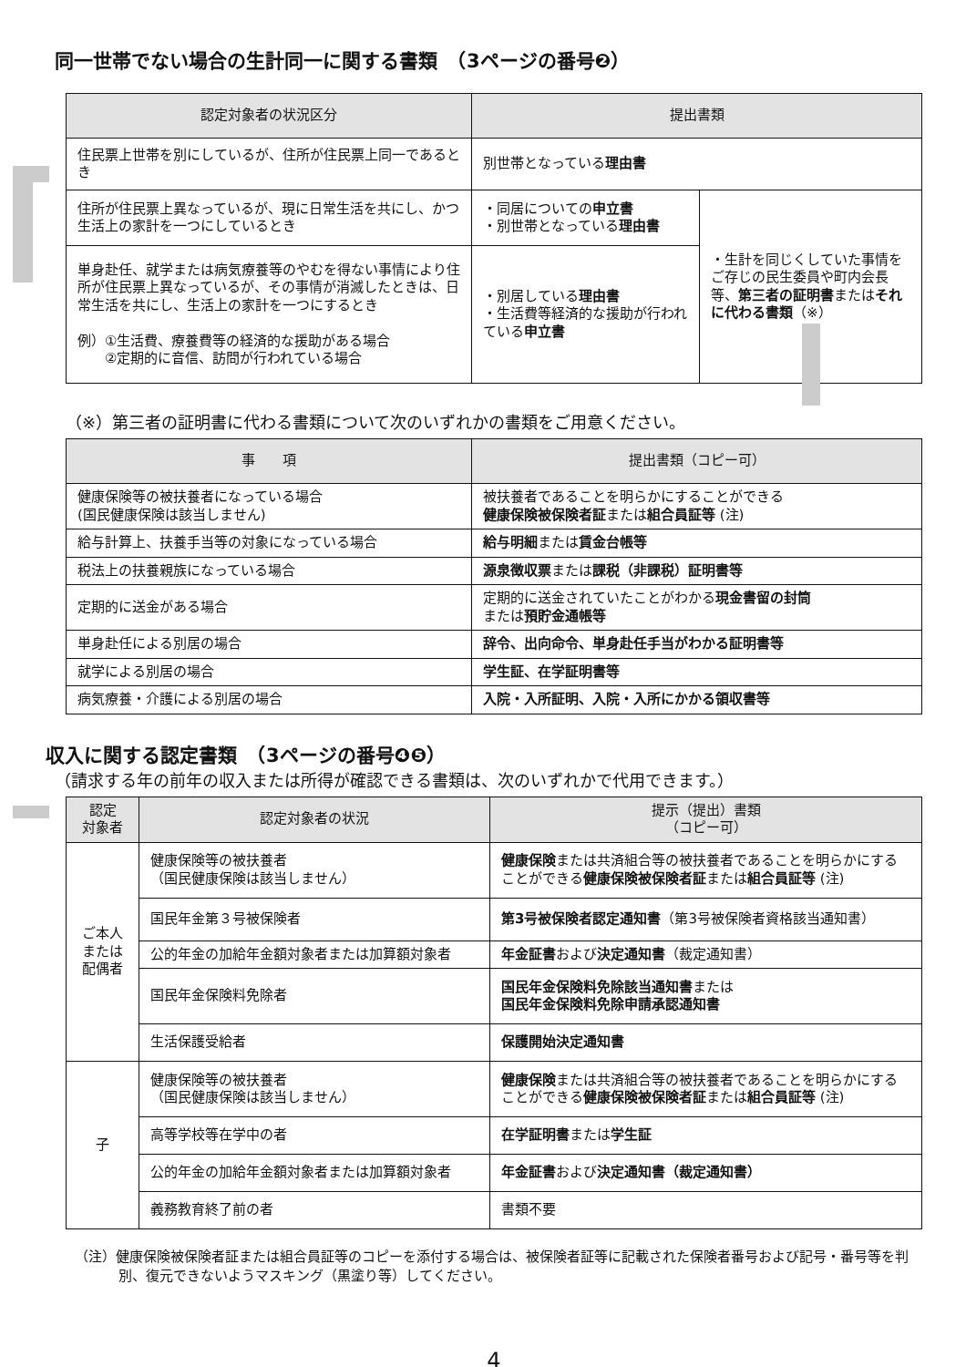同一世帯でない場合の生計同一に関する書類　（3ページの番号❷）
| 認定対象者の状況区分 | 提出書類 | |
| --- | --- | --- |
| 住民票上世帯を別にしているが、住所が住民票上同一であるとき | 別世帯となっている 理由書 | |
| 住所が住民票上異なっているが、現に日常生活を共にし、かつ生活上の家計を一つにしているとき | ・同居についての 申立書 ・別世帯となっている 理由書 | ・生計を同じくしていた事情をご存じの民生委員や町内会長等、 第三者の証明書 または それに代わる書類 （※） |
| 単身赴任、就学または病気療養等のやむを得ない事情により住所が住民票上異なっているが、その事情が消滅したときは、日常生活を共にし、生活上の家計を一つにするとき 例）①生活費、療養費等の経済的な援助がある場合 ②定期的に音信、訪問が行われている場合 | ・別居している 理由書 ・生活費等経済的な援助が行われている 申立書 | |
（※）第三者の証明書に代わる書類について次のいずれかの書類をご用意ください。
| 事 項 | 提出書類（コピー可） |
| --- | --- |
| 健康保険等の被扶養者になっている場合 (国民健康保険は該当しません) | 被扶養者であることを明らかにすることができる 健康保険被保険者証 または 組合員証等 (注) |
| 給与計算上、扶養手当等の対象になっている場合 | 給与明細 または 賃金台帳等 |
| 税法上の扶養親族になっている場合 | 源泉徴収票 または 課税（非課税）証明書等 |
| 定期的に送金がある場合 | 定期的に送金されていたことがわかる 現金書留の封筒 または 預貯金通帳等 |
| 単身赴任による別居の場合 | 辞令、出向命令、単身赴任手当がわかる証明書等 |
| 就学による別居の場合 | 学生証、在学証明書等 |
| 病気療養・介護による別居の場合 | 入院・入所証明、入院・入所にかかる領収書等 |
収入に関する認定書類　（3ページの番号❹❺）
（請求する年の前年の収入または所得が確認できる書類は、次のいずれかで代用できます。）
| 認定 対象者 | 認定対象者の状況 | 提示（提出）書類 （コピー可） |
| --- | --- | --- |
| ご本人 または 配偶者 | 健康保険等の被扶養者 （国民健康保険は該当しません） | 健康保険 または共済組合等の被扶養者であることを明らかにすることができる 健康保険被保険者証 または 組合員証等 (注) |
| | 国民年金第３号被保険者 | 第3号被保険者認定通知書 （第3号被保険者資格該当通知書） |
| | 公的年金の加給年金額対象者または加算額対象者 | 年金証書 および 決定通知書 （裁定通知書） |
| | 国民年金保険料免除者 | 国民年金保険料免除該当通知書 または 国民年金保険料免除申請承認通知書 |
| | 生活保護受給者 | 保護開始決定通知書 |
| 子 | 健康保険等の被扶養者 （国民健康保険は該当しません） | 健康保険 または共済組合等の被扶養者であることを明らかにすることができる 健康保険被保険者証 または 組合員証等 (注) |
| | 高等学校等在学中の者 | 在学証明書 または 学生証 |
| | 公的年金の加給年金額対象者または加算額対象者 | 年金証書 および 決定通知書（裁定通知書） |
| | 義務教育終了前の者 | 書類不要 |
（注）健康保険被保険者証または組合員証等のコピーを添付する場合は、被保険者証等に記載された保険者番号および記号・番号等を判別、復元できないようマスキング（黒塗り等）してください。
4